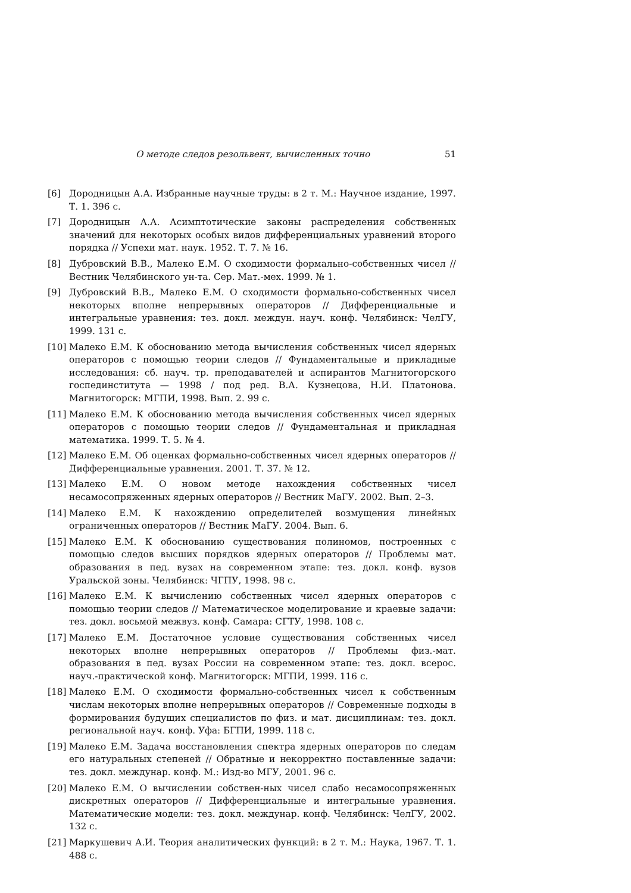О методе следов резольвент, вычисленных точно 51
[6] Дородницын А.А. Избранные научные труды: в 2 т. М.: Научное издание, 1997. Т. 1. 396 с.
[7] Дородницын А.А. Асимптотические законы распределения собственных значений для некоторых особых видов дифференциальных уравнений второго порядка // Успехи мат. наук. 1952. Т. 7. № 16.
[8] Дубровский В.В., Малеко Е.М. О сходимости формально-собственных чисел // Вестник Челябинского ун-та. Сер. Мат.-мех. 1999. № 1.
[9] Дубровский В.В., Малеко Е.М. О сходимости формально-собственных чисел некоторых вполне непрерывных операторов // Дифференциальные и интегральные уравнения: тез. докл. междун. науч. конф. Челябинск: ЧелГУ, 1999. 131 с.
[10] Малеко Е.М. К обоснованию метода вычисления собственных чисел ядерных операторов с помощью теории следов // Фундаментальные и прикладные исследования: сб. науч. тр. преподавателей и аспирантов Магнитогорского госпединститута — 1998 / под ред. В.А. Кузнецова, Н.И. Платонова. Магнитогорск: МГПИ, 1998. Вып. 2. 99 с.
[11] Малеко Е.М. К обоснованию метода вычисления собственных чисел ядерных операторов с помощью теории следов // Фундаментальная и прикладная математика. 1999. Т. 5. № 4.
[12] Малеко Е.М. Об оценках формально-собственных чисел ядерных операторов // Дифференциальные уравнения. 2001. Т. 37. № 12.
[13] Малеко Е.М. О новом методе нахождения собственных чисел несамосопряженных ядерных операторов // Вестник МаГУ. 2002. Вып. 2–3.
[14] Малеко Е.М. К нахождению определителей возмущения линейных ограниченных операторов // Вестник МаГУ. 2004. Вып. 6.
[15] Малеко Е.М. К обоснованию существования полиномов, построенных с помощью следов высших порядков ядерных операторов // Проблемы мат. образования в пед. вузах на современном этапе: тез. докл. конф. вузов Уральской зоны. Челябинск: ЧГПУ, 1998. 98 с.
[16] Малеко Е.М. К вычислению собственных чисел ядерных операторов с помощью теории следов // Математическое моделирование и краевые задачи: тез. докл. восьмой межвуз. конф. Самара: СГТУ, 1998. 108 с.
[17] Малеко Е.М. Достаточное условие существования собственных чисел некоторых вполне непрерывных операторов // Проблемы физ.-мат. образования в пед. вузах России на современном этапе: тез. докл. всерос. науч.-практической конф. Магнитогорск: МГПИ, 1999. 116 с.
[18] Малеко Е.М. О сходимости формально-собственных чисел к собственным числам некоторых вполне непрерывных операторов // Современные подходы в формирования будущих специалистов по физ. и мат. дисциплинам: тез. докл. региональной науч. конф. Уфа: БГПИ, 1999. 118 с.
[19] Малеко Е.М. Задача восстановления спектра ядерных операторов по следам его натуральных степеней // Обратные и некорректно поставленные задачи: тез. докл. междунар. конф. М.: Изд-во МГУ, 2001. 96 с.
[20] Малеко Е.М. О вычислении собствен-ных чисел слабо несамосопряженных дискретных операторов // Дифференциальные и интегральные уравнения. Математические модели: тез. докл. междунар. конф. Челябинск: ЧелГУ, 2002. 132 с.
[21] Маркушевич А.И. Теория аналитических функций: в 2 т. М.: Наука, 1967. Т. 1. 488 с.